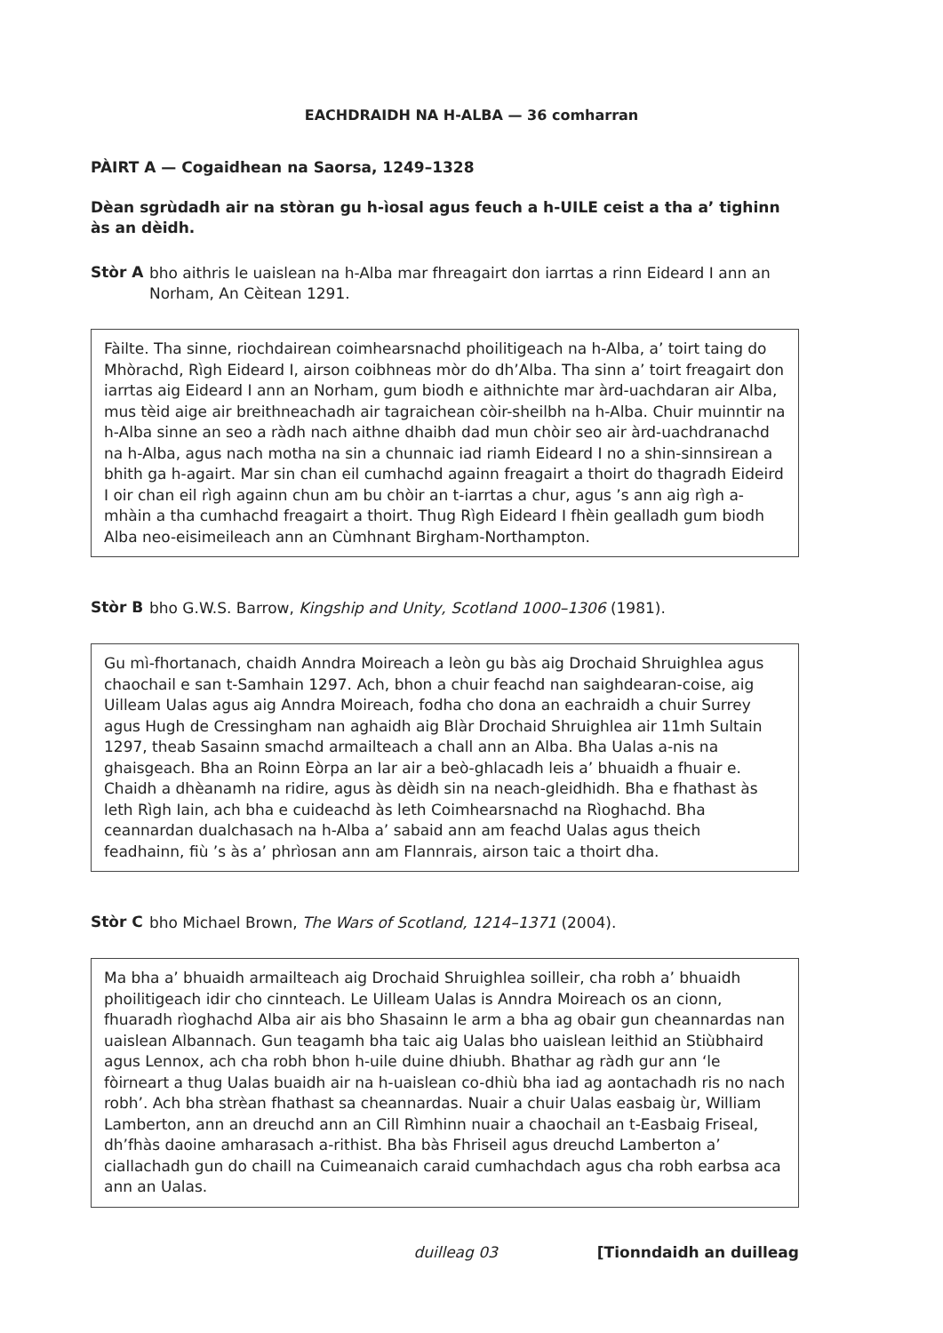EACHDRAIDH NA H-ALBA — 36 comharran
PÀIRT A — Cogaidhean na Saorsa, 1249–1328
Dèan sgrùdadh air na stòran gu h-ìosal agus feuch a h-UILE ceist a tha a’ tighinn às an dèidh.
Stòr A
bho aithris le uaislean na h-Alba mar fhreagairt don iarrtas a rinn Eideard I ann an Norham, An Cèitean 1291.
Fàilte. Tha sinne, riochdairean coimhearsnachd phoilitigeach na h-Alba, a’ toirt taing do Mhòrachd, Rìgh Eideard I, airson coibhneas mòr do dh’Alba. Tha sinn a’ toirt freagairt don iarrtas aig Eideard I ann an Norham, gum biodh e aithnichte mar àrd-uachdaran air Alba, mus tèid aige air breithneachadh air tagraichean còir-sheilbh na h-Alba. Chuir muinntir na h-Alba sinne an seo a ràdh nach aithne dhaibh dad mun chòir seo air àrd-uachdranachd na h-Alba, agus nach motha na sin a chunnaic iad riamh Eideard I no a shin-sinnsirean a bhith ga h-agairt. Mar sin chan eil cumhachd againn freagairt a thoirt do thagradh Eideird I oir chan eil rìgh againn chun am bu chòir an t-iarrtas a chur, agus ’s ann aig rìgh a-mhàin a tha cumhachd freagairt a thoirt. Thug Rìgh Eideard I fhèin gealladh gum biodh Alba neo-eisimeileach ann an Cùmhnant Birgham-Northampton.
Stòr B
bho G.W.S. Barrow, Kingship and Unity, Scotland 1000–1306 (1981).
Gu mì-fhortanach, chaidh Anndra Moireach a leòn gu bàs aig Drochaid Shruighlea agus chaochail e san t-Samhain 1297. Ach, bhon a chuir feachd nan saighdearan-coise, aig Uilleam Ualas agus aig Anndra Moireach, fodha cho dona an eachraidh a chuir Surrey agus Hugh de Cressingham nan aghaidh aig Blàr Drochaid Shruighlea air 11mh Sultain 1297, theab Sasainn smachd armailteach a chall ann an Alba. Bha Ualas a-nis na ghaisgeach. Bha an Roinn Eòrpa an Iar air a beò-ghlacadh leis a’ bhuaidh a fhuair e. Chaidh a dhèanamh na ridire, agus às dèidh sin na neach-gleidhidh. Bha e fhathast às leth Rìgh Iain, ach bha e cuideachd às leth Coimhearsnachd na Rìoghachd. Bha ceannardan dualchasach na h-Alba a’ sabaid ann am feachd Ualas agus theich feadhainn, fiù ’s às a’ phrìosan ann am Flannrais, airson taic a thoirt dha.
Stòr C
bho Michael Brown, The Wars of Scotland, 1214–1371 (2004).
Ma bha a’ bhuaidh armailteach aig Drochaid Shruighlea soilleir, cha robh a’ bhuaidh phoilitigeach idir cho cinnteach. Le Uilleam Ualas is Anndra Moireach os an cionn, fhuaradh rìoghachd Alba air ais bho Shasainn le arm a bha ag obair gun cheannardas nan uaislean Albannach. Gun teagamh bha taic aig Ualas bho uaislean leithid an Stiùbhaird agus Lennox, ach cha robh bhon h-uile duine dhiubh. Bhathar ag ràdh gur ann ‘le fòirneart a thug Ualas buaidh air na h-uaislean co-dhiù bha iad ag aontachadh ris no nach robh’. Ach bha strèan fhathast sa cheannardas. Nuair a chuir Ualas easbaig ùr, William Lamberton, ann an dreuchd ann an Cill Rìmhinn nuair a chaochail an t-Easbaig Friseal, dh’fhàs daoine amharasach a-rithist. Bha bàs Fhriseil agus dreuchd Lamberton a’ ciallachadh gun do chaill na Cuimeanaich caraid cumhachdach agus cha robh earbsa aca ann an Ualas.
duilleag 03 [Tionndaidh an duilleag